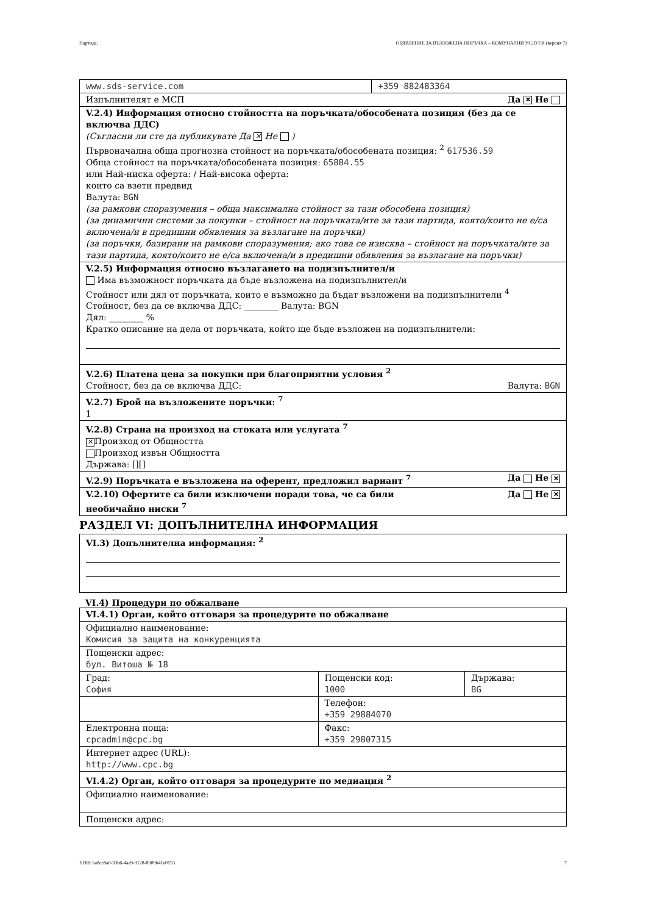Партида: ОБЯВЛЕНИЕ ЗА ВЪЗЛОЖЕНА ПОРЪЧКА – КОМУНАЛНИ УСЛУГИ (версия 7)
| www.sds-service.com | +359 882483364 |
| Изпълнителят е МСП Да ✕ Не | |
| V.2.4) Информация относно стойността на поръчката/обособената позиция (без да се включва ДДС) (Съгласни ли сте да публикувате Да ✕ Не ) Първоначална обща прогнозна стойност на поръчката/обособената позиция: <sup>2</sup> 617536.59 Обща стойност на поръчката/обособената позиция: 65884.55 или Най-ниска оферта: / Най-висока оферта: които са взети предвид Валута: BGN (за рамкови споразумения – обща максимална стойност за тази обособена позиция) (за динамични системи за покупки – стойност на поръчката/ите за тази партида, която/които не е/са включена/и в предишни обявления за възлагане на поръчки) (за поръчки, базирани на рамкови споразумения; ако това се изисква – стойност на поръчката/ите за тази партида, която/които не е/са включена/и в предишни обявления за възлагане на поръчки) | |
| V.2.5) Информация относно възлагането на подизпълнител/и Има възможност поръчката да бъде възложена на подизпълнител/и Стойност или дял от поръчката, които е възможно да бъдат възложени на подизпълнители <sup>4</sup> Стойност, без да се включва ДДС: ________ Валута: BGN Дял: ________ % Кратко описание на дела от поръчката, който ще бъде възложен на подизпълнители: | |
| V.2.6) Платена цена за покупки при благоприятни условия <sup>2</sup> Стойност, без да се включва ДДС: Валута: BGN | |
| V.2.7) Брой на възложените поръчки: <sup>7</sup> 1 | |
| V.2.8) Страна на произход на стоката или услугата <sup>7</sup> ✕ Произход от Общността Произход извън Общността Държава: [][] | |
| V.2.9) Поръчката е възложена на оферент, предложил вариант <sup>7</sup> Да Не ✕ | |
| Да Не ✕ V.2.10) Офертите са били изключени поради това, че са били необичайно ниски <sup>7</sup> | |
РАЗДЕЛ VI: ДОПЪЛНИТЕЛНА ИНФОРМАЦИЯ
| VI.3) Допълнителна информация: <sup>2</sup> |
VI.4) Процедури по обжалване
| VI.4.1) Орган, който отговаря за процедурите по обжалване | | |
| Официално наименование: Комисия за защита на конкуренцията | | |
| Пощенски адрес: бул. Витоша № 18 | | |
| Град: София | Пощенски код: 1000 | Държава: BG |
| | Телефон: +359 29884070 | |
| Електронна поща: cpcadmin@cpc.bg | Факс: +359 29807315 | |
| Интернет адрес (URL): http://www.cpc.bg | | |
| VI.4.2) Орган, който отговаря за процедурите по медиация <sup>2</sup> | | |
| Официално наименование: | | |
| Пощенски адрес: | | |
УНП: ba8cc8a0-33b6-4aa9-9128-8909b41e0153 7